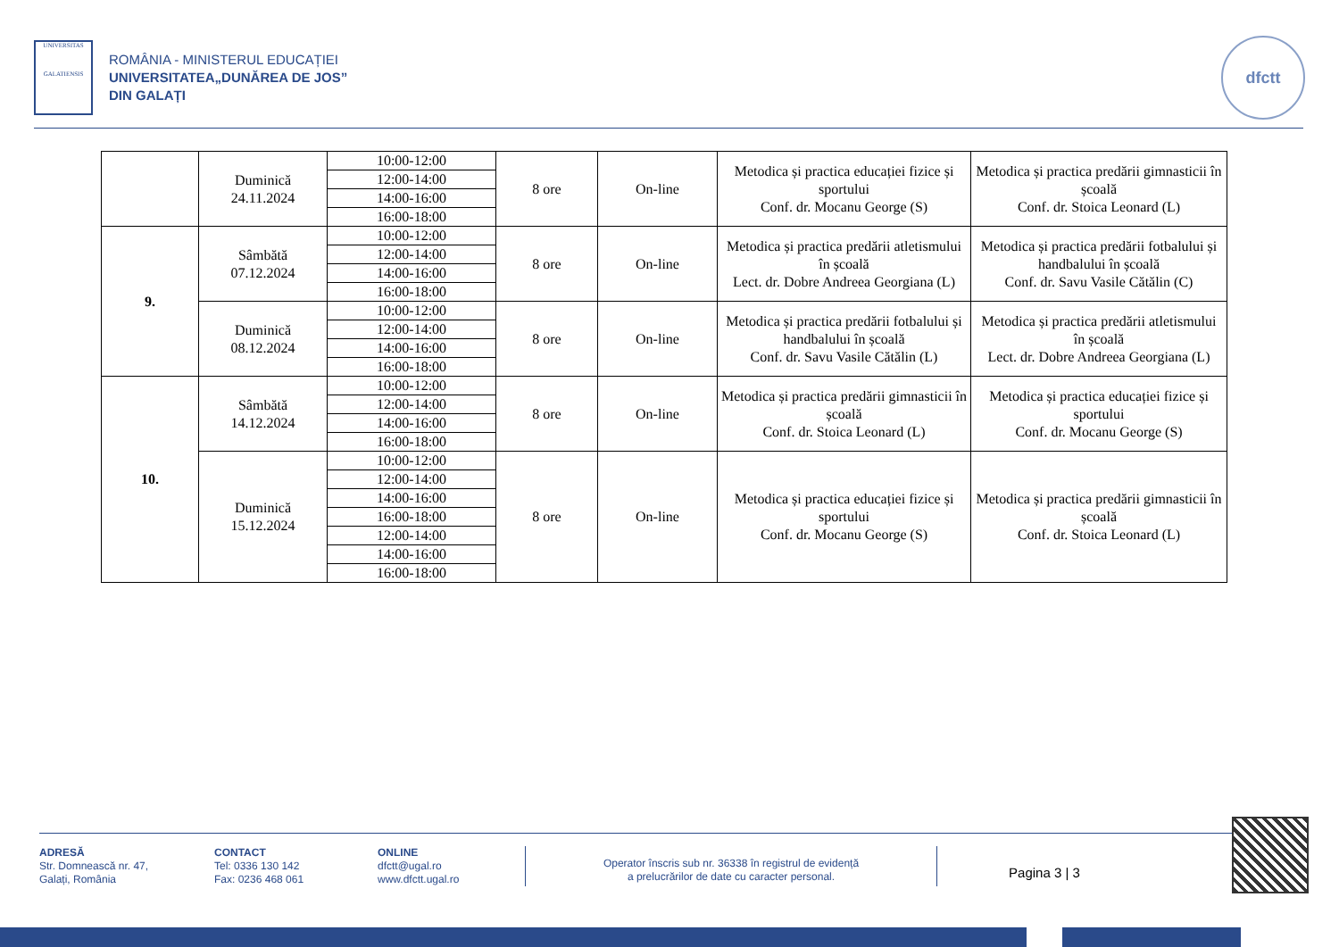UNIVERSITAS
GALATIENSIS
ROMÂNIA - MINISTERUL EDUCAȚIEI
UNIVERSITATEA„DUNĂREA DE JOS”
DIN GALAȚI
dfctt
| | Duminică 24.11.2024 | 10:00-12:00 | 8 ore | On-line | Metodica și practica educației fizice și sportului Conf. dr. Mocanu George (S) | Metodica și practica predării gimnasticii în școală Conf. dr. Stoica Leonard (L) |
| | | 12:00-14:00 | | | | |
| | | 14:00-16:00 | | | | |
| | | 16:00-18:00 | | | | |
| 9. | Sâmbătă 07.12.2024 | 10:00-12:00 | 8 ore | On-line | Metodica și practica predării atletismului în școală Lect. dr. Dobre Andreea Georgiana (L) | Metodica și practica predării fotbalului și handbalului în școală Conf. dr. Savu Vasile Cătălin (C) |
| | | 12:00-14:00 | | | | |
| | | 14:00-16:00 | | | | |
| | | 16:00-18:00 | | | | |
| | Duminică 08.12.2024 | 10:00-12:00 | 8 ore | On-line | Metodica și practica predării fotbalului și handbalului în școală Conf. dr. Savu Vasile Cătălin (L) | Metodica și practica predării atletismului în școală Lect. dr. Dobre Andreea Georgiana (L) |
| | | 12:00-14:00 | | | | |
| | | 14:00-16:00 | | | | |
| | | 16:00-18:00 | | | | |
| 10. | Sâmbătă 14.12.2024 | 10:00-12:00 | 8 ore | On-line | Metodica și practica predării gimnasticii în școală Conf. dr. Stoica Leonard (L) | Metodica și practica educației fizice și sportului Conf. dr. Mocanu George (S) |
| | | 12:00-14:00 | | | | |
| | | 14:00-16:00 | | | | |
| | | 16:00-18:00 | | | | |
| | Duminică 15.12.2024 | 10:00-12:00 | 8 ore | On-line | Metodica și practica educației fizice și sportului Conf. dr. Mocanu George (S) | Metodica și practica predării gimnasticii în școală Conf. dr. Stoica Leonard (L) |
| | | 12:00-14:00 | | | | |
| | | 14:00-16:00 | | | | |
| | | 16:00-18:00 | | | | |
| | | 12:00-14:00 | | | | |
| | | 14:00-16:00 | | | | |
| | | 16:00-18:00 | | | | |
ADRESĂ
Str. Domnească nr. 47,
Galați, România
CONTACT
Tel: 0336 130 142
Fax: 0236 468 061
ONLINE
dfctt@ugal.ro
www.dfctt.ugal.ro
Operator înscris sub nr. 36338 în registrul de evidență
a prelucrărilor de date cu caracter personal.
Pagina 3 | 3